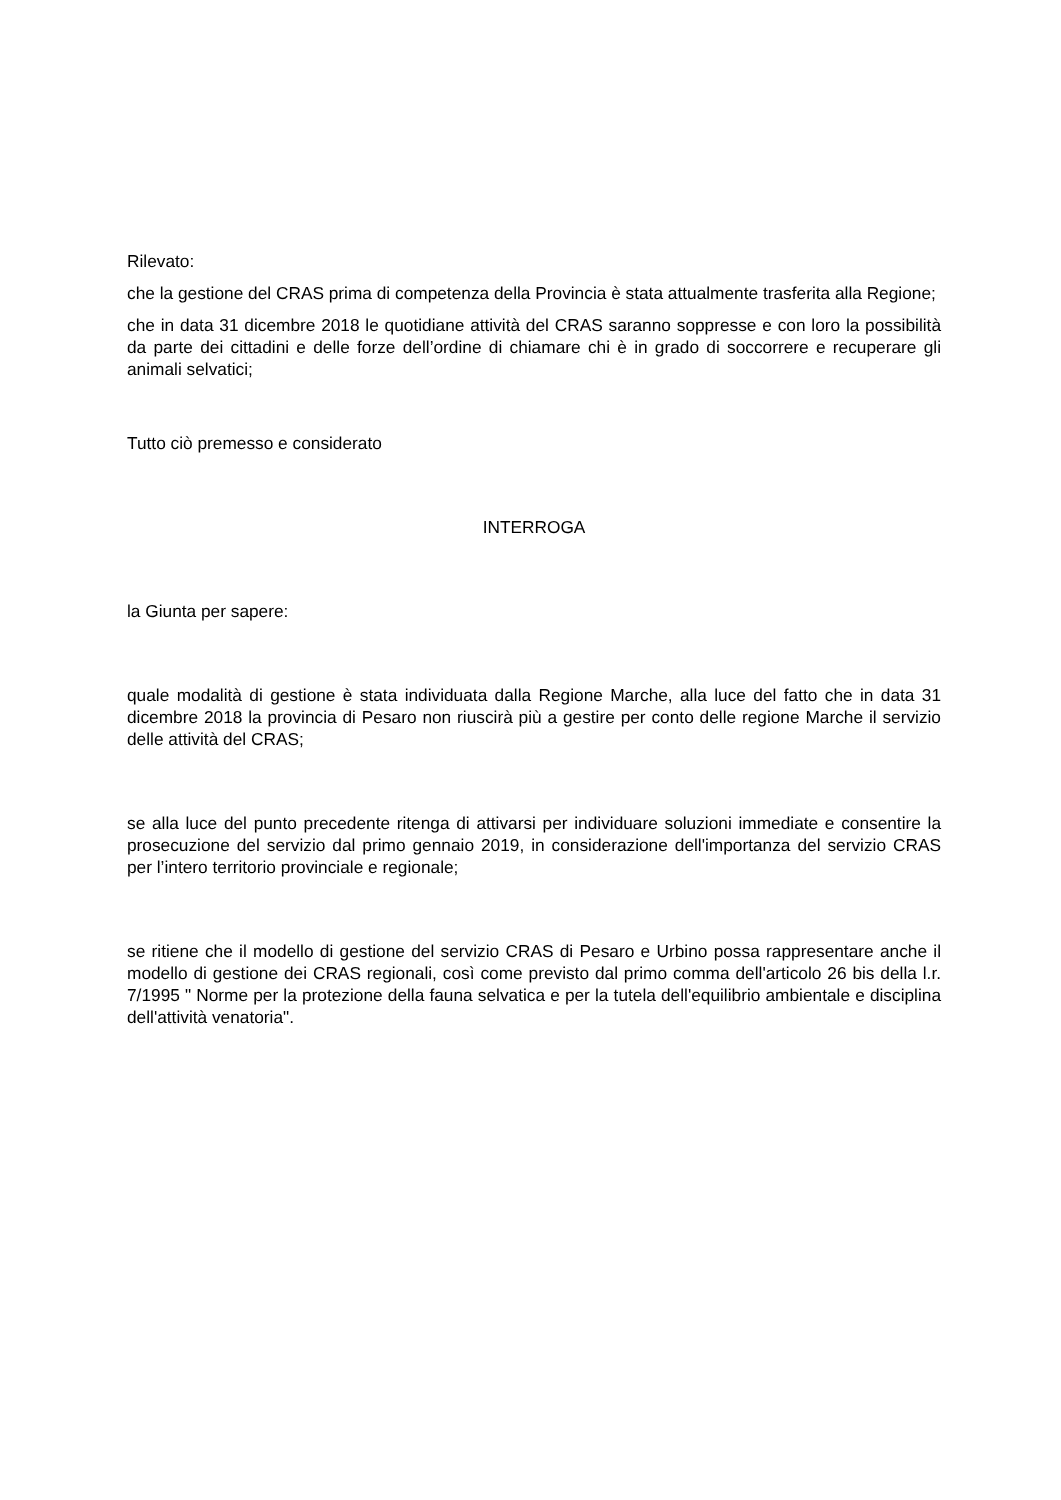Rilevato:
che la gestione del CRAS prima di competenza della Provincia è stata attualmente trasferita alla Regione;
che in data 31 dicembre 2018 le quotidiane attività del CRAS saranno soppresse e con loro la possibilità da parte dei cittadini e delle forze dell’ordine di chiamare chi è in grado di soccorrere e recuperare gli animali selvatici;
Tutto ciò premesso e considerato
INTERROGA
la Giunta per sapere:
quale modalità di gestione è stata individuata dalla Regione Marche, alla luce del fatto che in data 31 dicembre 2018 la provincia di Pesaro non riuscirà più a gestire per conto delle regione Marche il servizio delle attività del CRAS;
se alla luce del punto precedente ritenga di attivarsi per individuare soluzioni immediate e consentire la prosecuzione del servizio dal primo gennaio 2019, in considerazione dell'importanza del servizio CRAS per l’intero territorio provinciale e regionale;
se ritiene che il modello di gestione del servizio CRAS di Pesaro e Urbino possa rappresentare anche il modello di gestione dei CRAS regionali, così come previsto dal primo comma dell'articolo 26 bis della l.r. 7/1995 " Norme per la protezione della fauna selvatica e per la tutela dell'equilibrio ambientale e disciplina dell'attività venatoria".